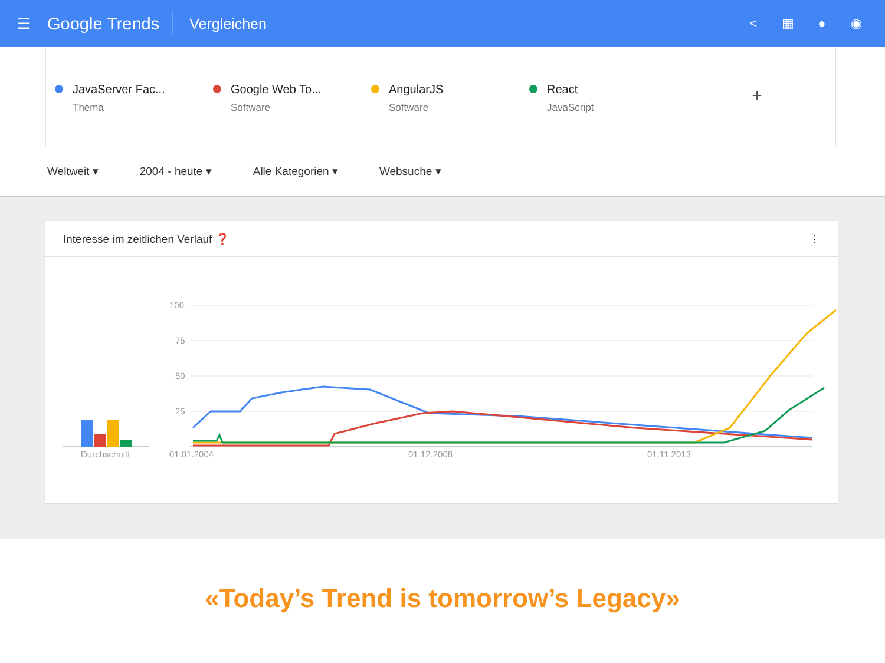☰
Google Trends
Vergleichen < ▦ ● ◉
JavaServer Fac...
Thema
Google Web To...
Software
AngularJS
Software
React
JavaScript
+
Weltweit ▾ 2004 - heute ▾ Alle Kategorien ▾ Websuche ▾
Interesse im zeitlichen Verlauf ❓ ⋮
100
75
50
25
Durchschnitt
01.01.2004
01.12.2008
01.11.2013
«Today’s Trend is tomorrow’s Legacy»